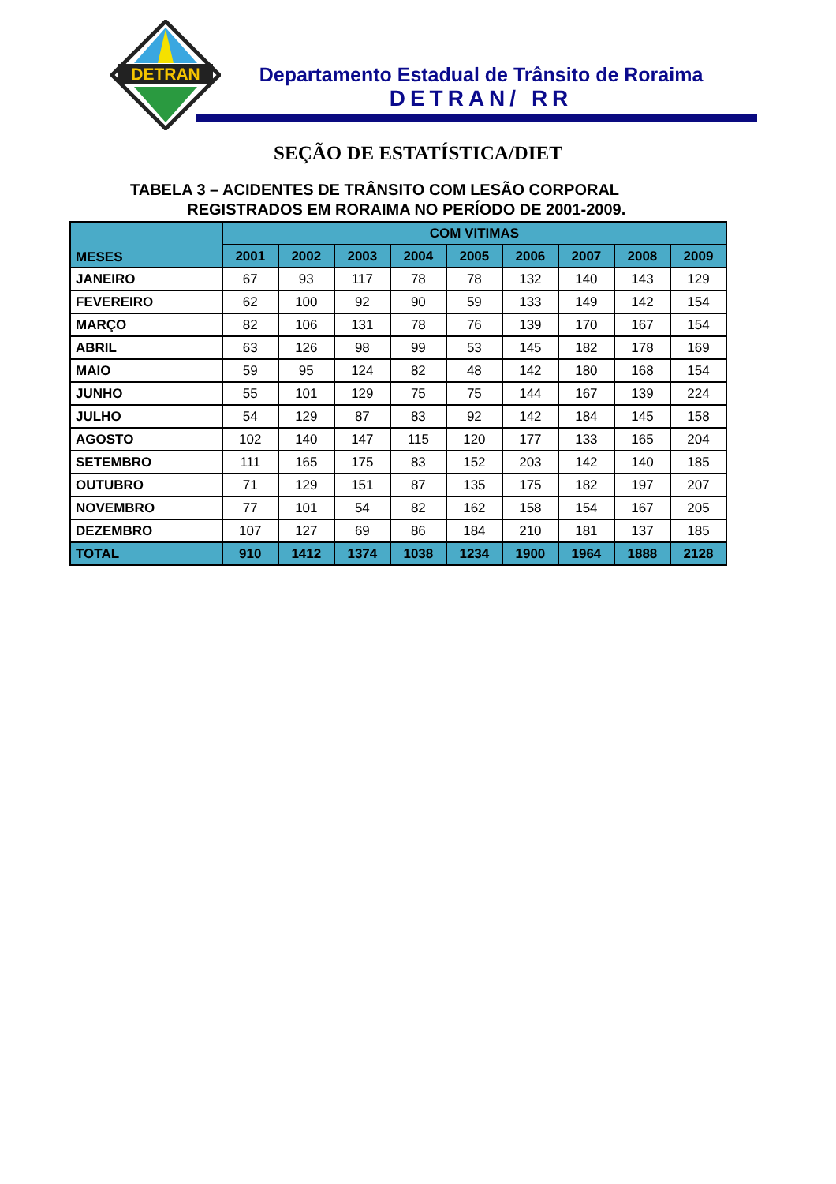DETRAN
Departamento Estadual de Trânsito de Roraima
DETRAN/ RR
SEÇÃO DE ESTATÍSTICA/DIET
TABELA 3 – ACIDENTES DE TRÂNSITO COM LESÃO CORPORAL
REGISTRADOS EM RORAIMA NO PERÍODO DE 2001-2009.
| MESES | COM VITIMAS | | | | | | | | |
| --- | --- | --- | --- | --- | --- | --- | --- | --- | --- |
| | 2001 | 2002 | 2003 | 2004 | 2005 | 2006 | 2007 | 2008 | 2009 |
| JANEIRO | 67 | 93 | 117 | 78 | 78 | 132 | 140 | 143 | 129 |
| FEVEREIRO | 62 | 100 | 92 | 90 | 59 | 133 | 149 | 142 | 154 |
| MARÇO | 82 | 106 | 131 | 78 | 76 | 139 | 170 | 167 | 154 |
| ABRIL | 63 | 126 | 98 | 99 | 53 | 145 | 182 | 178 | 169 |
| MAIO | 59 | 95 | 124 | 82 | 48 | 142 | 180 | 168 | 154 |
| JUNHO | 55 | 101 | 129 | 75 | 75 | 144 | 167 | 139 | 224 |
| JULHO | 54 | 129 | 87 | 83 | 92 | 142 | 184 | 145 | 158 |
| AGOSTO | 102 | 140 | 147 | 115 | 120 | 177 | 133 | 165 | 204 |
| SETEMBRO | 111 | 165 | 175 | 83 | 152 | 203 | 142 | 140 | 185 |
| OUTUBRO | 71 | 129 | 151 | 87 | 135 | 175 | 182 | 197 | 207 |
| NOVEMBRO | 77 | 101 | 54 | 82 | 162 | 158 | 154 | 167 | 205 |
| DEZEMBRO | 107 | 127 | 69 | 86 | 184 | 210 | 181 | 137 | 185 |
| TOTAL | 910 | 1412 | 1374 | 1038 | 1234 | 1900 | 1964 | 1888 | 2128 |